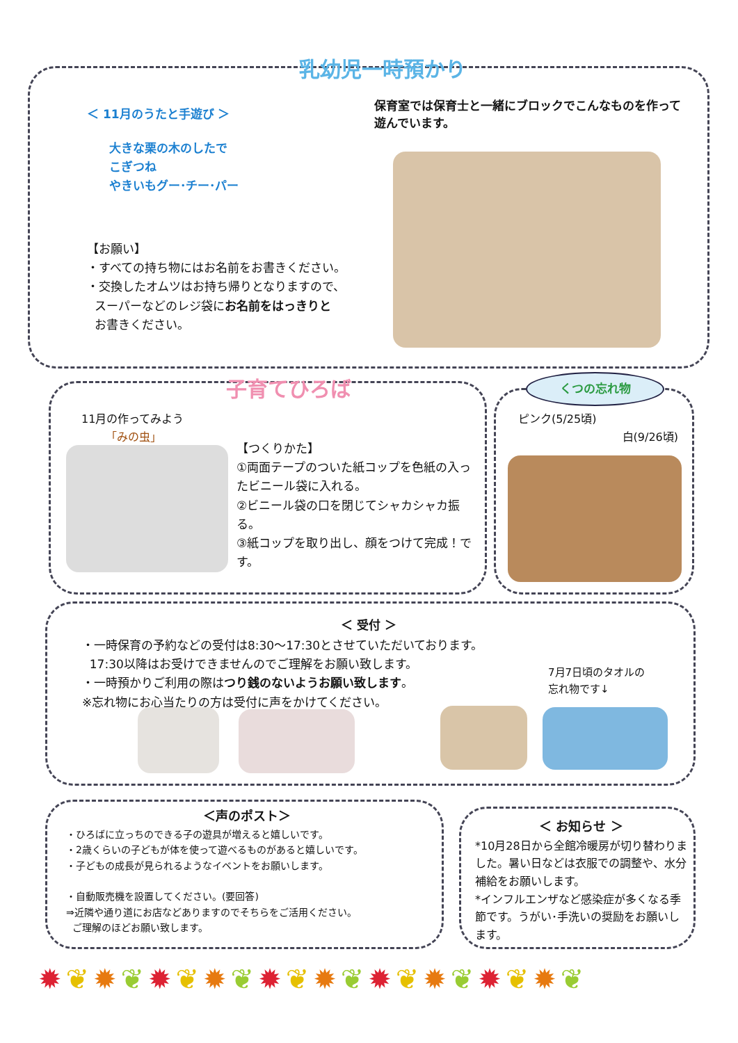乳幼児一時預かり
＜ 11月のうたと手遊び ＞
大きな栗の木のしたで
こぎつね
やきいもグー･チー･パー
保育室では保育士と一緒にブロックでこんなものを作って遊んでいます。
【お願い】
・すべての持ち物にはお名前をお書きください。
・交換したオムツはお持ち帰りとなりますので、
スーパーなどのレジ袋にお名前をはっきりと
お書きください。
子育てひろば
11月の作ってみよう
「みの虫」
【つくりかた】
①両面テープのついた紙コップを色紙の入ったビニール袋に入れる。
②ビニール袋の口を閉じてシャカシャカ振る。
③紙コップを取り出し、顔をつけて完成！です。
くつの忘れ物
ピンク(5/25頃)
白(9/26頃)
＜ 受付 ＞
・一時保育の予約などの受付は8:30～17:30とさせていただいております。
17:30以降はお受けできませんのでご理解をお願い致します。
・一時預かりご利用の際はつり銭のないようお願い致します。
※忘れ物にお心当たりの方は受付に声をかけてください。
7月7日頃のタオルの
忘れ物です↓
＜声のポスト＞
・ひろばに立っちのできる子の遊具が増えると嬉しいです。
・2歳くらいの子どもが体を使って遊べるものがあると嬉しいです。
・子どもの成長が見られるようなイベントをお願いします。
・自動販売機を設置してください。(要回答)
⇒近隣や通り道にお店などありますのでそちらをご活用ください。
ご理解のほどお願い致します。
＜ お知らせ ＞
*10月28日から全館冷暖房が切り替わりました。暑い日などは衣服での調整や、水分補給をお願いします。
*インフルエンザなど感染症が多くなる季節です。うがい･手洗いの奨励をお願いします。
✹❦✹❦✹❦✹❦✹❦✹❦✹❦✹❦✹❦✹❦